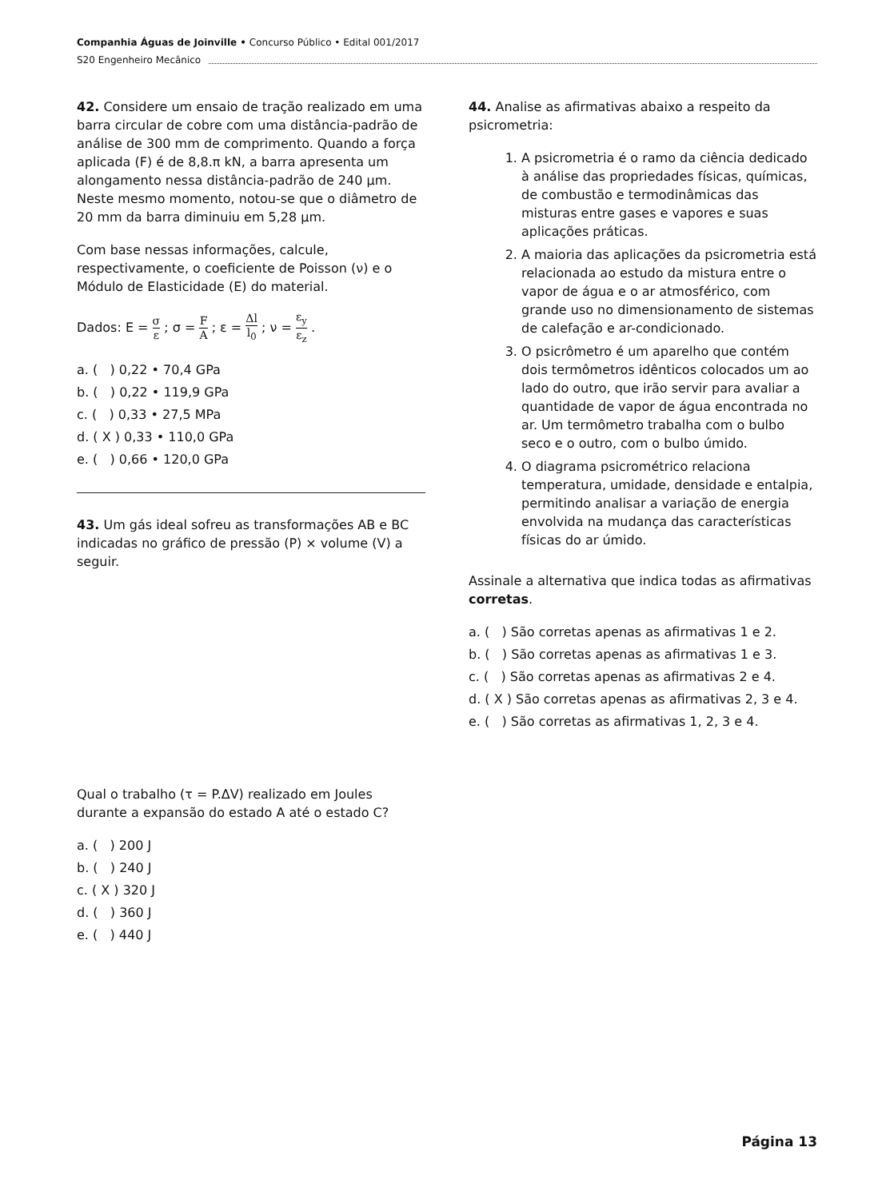Companhia Águas de Joinville • Concurso Público • Edital 001/2017
S20 Engenheiro Mecânico
42. Considere um ensaio de tração realizado em uma barra circular de cobre com uma distância-padrão de análise de 300 mm de comprimento. Quando a força aplicada (F) é de 8,8.π kN, a barra apresenta um alongamento nessa distância-padrão de 240 µm. Neste mesmo momento, notou-se que o diâmetro de 20 mm da barra diminuiu em 5,28 µm.
Com base nessas informações, calcule, respectivamente, o coeficiente de Poisson (ν) e o Módulo de Elasticidade (E) do material.
Dados: E = σ ε ; σ = F A ; ε = Δl l<sub>0</sub> ; ν = ε<sub>y</sub> ε<sub>z</sub> .
a. ( ) 0,22 • 70,4 GPa
b. ( ) 0,22 • 119,9 GPa
c. ( ) 0,33 • 27,5 MPa
d. ( X ) 0,33 • 110,0 GPa
e. ( ) 0,66 • 120,0 GPa
43. Um gás ideal sofreu as transformações AB e BC indicadas no gráfico de pressão (P) × volume (V) a seguir.
Qual o trabalho (τ = P.ΔV) realizado em Joules durante a expansão do estado A até o estado C?
a. ( ) 200 J
b. ( ) 240 J
c. ( X ) 320 J
d. ( ) 360 J
e. ( ) 440 J
44. Analise as afirmativas abaixo a respeito da psicrometria:
1. A psicrometria é o ramo da ciência dedicado à análise das propriedades físicas, químicas, de combustão e termodinâmicas das misturas entre gases e vapores e suas aplicações práticas.
2. A maioria das aplicações da psicrometria está relacionada ao estudo da mistura entre o vapor de água e o ar atmosférico, com grande uso no dimensionamento de sistemas de calefação e ar-condicionado.
3. O psicrômetro é um aparelho que contém dois termômetros idênticos colocados um ao lado do outro, que irão servir para avaliar a quantidade de vapor de água encontrada no ar. Um termômetro trabalha com o bulbo seco e o outro, com o bulbo úmido.
4. O diagrama psicrométrico relaciona temperatura, umidade, densidade e entalpia, permitindo analisar a variação de energia envolvida na mudança das características físicas do ar úmido.
Assinale a alternativa que indica todas as afirmativas corretas.
a. ( ) São corretas apenas as afirmativas 1 e 2.
b. ( ) São corretas apenas as afirmativas 1 e 3.
c. ( ) São corretas apenas as afirmativas 2 e 4.
d. ( X ) São corretas apenas as afirmativas 2, 3 e 4.
e. ( ) São corretas as afirmativas 1, 2, 3 e 4.
Página 13